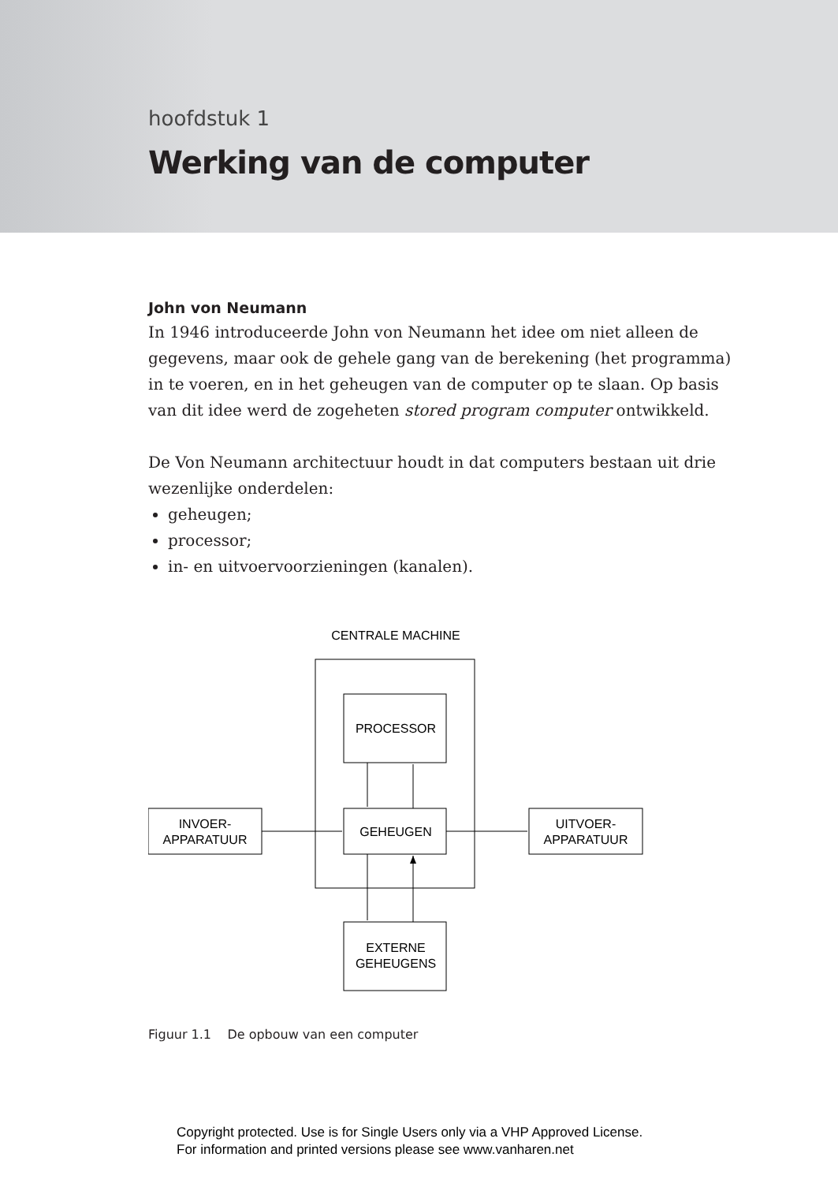hoofdstuk 1
Werking van de computer
John von Neumann
In 1946 introduceerde John von Neumann het idee om niet alleen de gegevens, maar ook de gehele gang van de berekening (het programma) in te voeren, en in het geheugen van de computer op te slaan. Op basis van dit idee werd de zogeheten stored program computer ontwikkeld.
De Von Neumann architectuur houdt in dat computers bestaan uit drie wezenlijke onderdelen:
geheugen;
processor;
in- en uitvoervoorzieningen (kanalen).
CENTRALE MACHINE
PROCESSOR
GEHEUGEN
INVOER-
APPARATUUR
UITVOER-
APPARATUUR
EXTERNE
GEHEUGENS
Figuur 1.1 De opbouw van een computer
Copyright protected. Use is for Single Users only via a VHP Approved License.
For information and printed versions please see www.vanharen.net